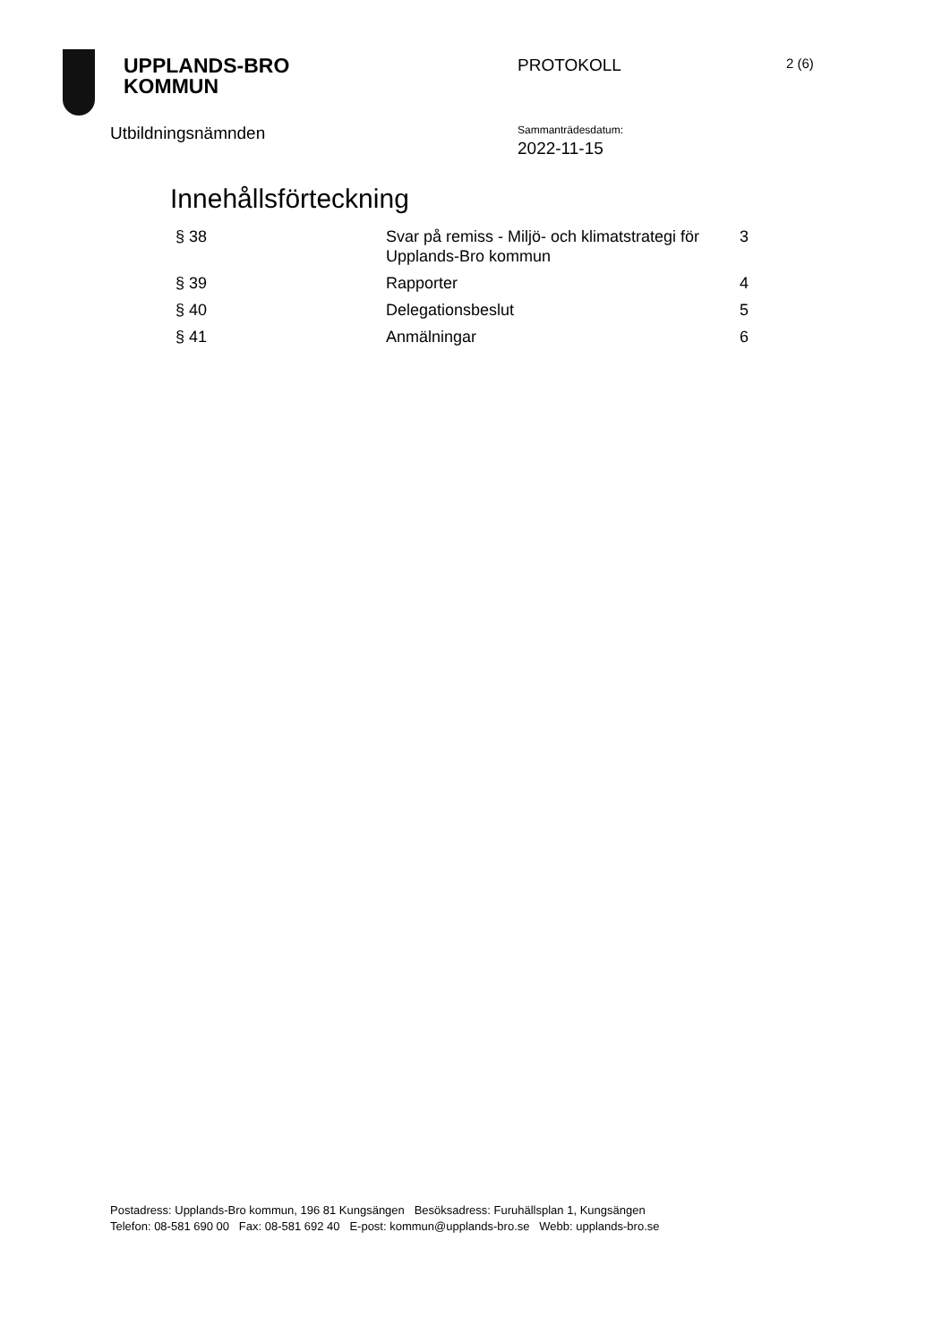UPPLANDS-BRO
KOMMUN
PROTOKOLL
2 (6)
Utbildningsnämnden
Sammanträdesdatum:
2022-11-15
Innehållsförteckning
| § 38 | Svar på remiss - Miljö- och klimatstrategi för Upplands-Bro kommun | 3 |
| § 39 | Rapporter | 4 |
| § 40 | Delegationsbeslut | 5 |
| § 41 | Anmälningar | 6 |
Postadress: Upplands-Bro kommun, 196 81 Kungsängen Besöksadress: Furuhällsplan 1, Kungsängen
Telefon: 08-581 690 00 Fax: 08-581 692 40 E-post: kommun@upplands-bro.se Webb: upplands-bro.se